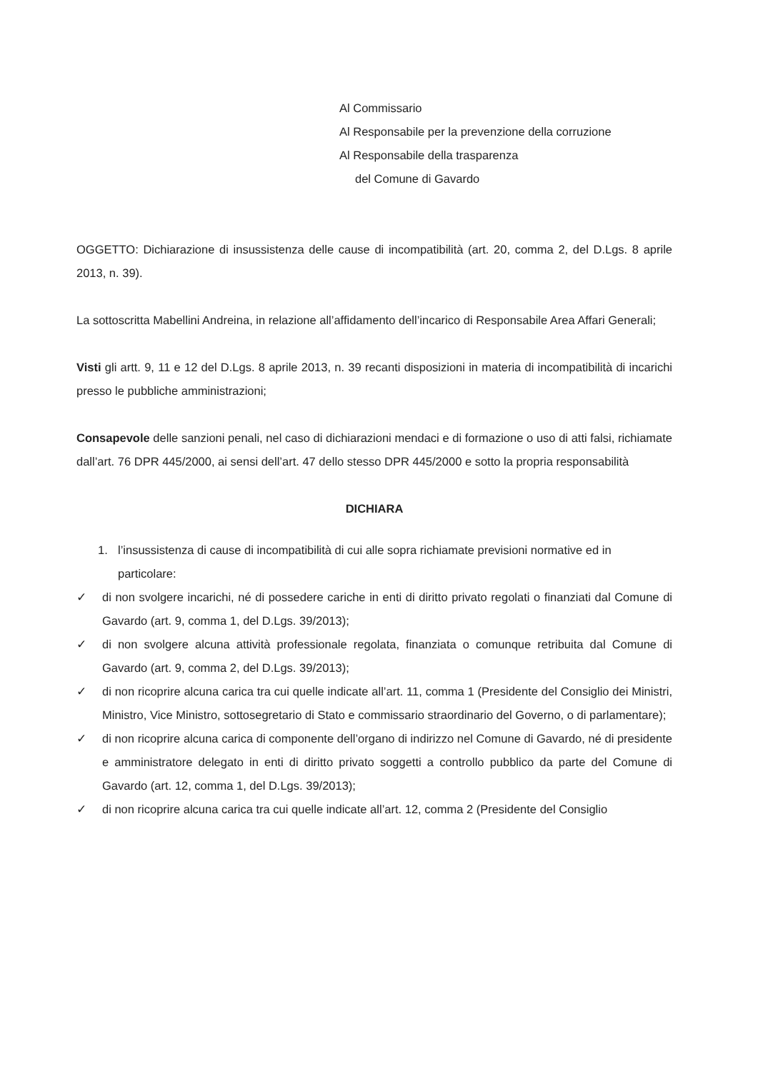Al Commissario
Al Responsabile per la prevenzione della corruzione
Al Responsabile della trasparenza
del Comune di Gavardo
OGGETTO: Dichiarazione di insussistenza delle cause di incompatibilità (art. 20, comma 2, del D.Lgs. 8 aprile 2013, n. 39).
La sottoscritta Mabellini Andreina, in relazione all’affidamento dell’incarico di Responsabile Area Affari Generali;
Visti gli artt. 9, 11 e 12 del D.Lgs. 8 aprile 2013, n. 39 recanti disposizioni in materia di incompatibilità di incarichi presso le pubbliche amministrazioni;
Consapevole delle sanzioni penali, nel caso di dichiarazioni mendaci e di formazione o uso di atti falsi, richiamate dall’art. 76 DPR 445/2000, ai sensi dell’art. 47 dello stesso DPR 445/2000 e sotto la propria responsabilità
DICHIARA
1. l’insussistenza di cause di incompatibilità di cui alle sopra richiamate previsioni normative ed in particolare:
✓ di non svolgere incarichi, né di possedere cariche in enti di diritto privato regolati o finanziati dal Comune di Gavardo (art. 9, comma 1, del D.Lgs. 39/2013);
✓ di non svolgere alcuna attività professionale regolata, finanziata o comunque retribuita dal Comune di Gavardo (art. 9, comma 2, del D.Lgs. 39/2013);
✓ di non ricoprire alcuna carica tra cui quelle indicate all’art. 11, comma 1 (Presidente del Consiglio dei Ministri, Ministro, Vice Ministro, sottosegretario di Stato e commissario straordinario del Governo, o di parlamentare);
✓ di non ricoprire alcuna carica di componente dell’organo di indirizzo nel Comune di Gavardo, né di presidente e amministratore delegato in enti di diritto privato soggetti a controllo pubblico da parte del Comune di Gavardo (art. 12, comma 1, del D.Lgs. 39/2013);
✓ di non ricoprire alcuna carica tra cui quelle indicate all’art. 12, comma 2 (Presidente del Consiglio